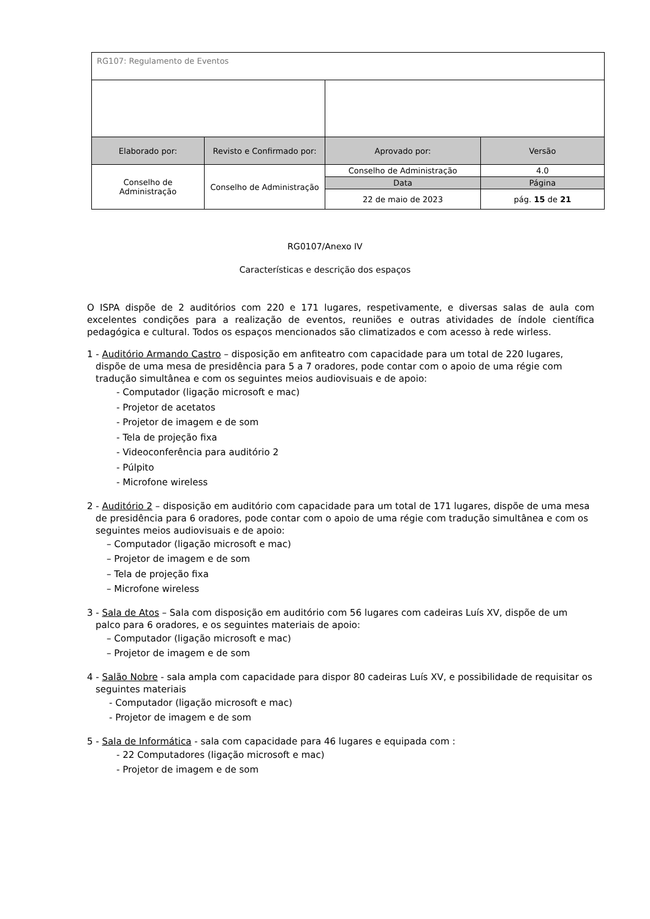| RG107: Regulamento de Eventos | | | |
| Elaborado por: | Revisto e Confirmado por: | Aprovado por: | Versão |
| Conselho de Administração | Conselho de Administração | Conselho de Administração | 4.0 |
| | | Data | Página |
| | | 22 de maio de 2023 | pág. 15 de 21 |
RG0107/Anexo IV
Características e descrição dos espaços
O ISPA dispõe de 2 auditórios com 220 e 171 lugares, respetivamente, e diversas salas de aula com excelentes condições para a realização de eventos, reuniões e outras atividades de índole científica pedagógica e cultural. Todos os espaços mencionados são climatizados e com acesso à rede wirless.
1 - Auditório Armando Castro – disposição em anfiteatro com capacidade para um total de 220 lugares, dispõe de uma mesa de presidência para 5 a 7 oradores, pode contar com o apoio de uma régie com tradução simultânea e com os seguintes meios audiovisuais e de apoio:
- Computador (ligação microsoft e mac)
- Projetor de acetatos
- Projetor de imagem e de som
- Tela de projeção fixa
- Videoconferência para auditório 2
- Púlpito
- Microfone wireless
2 - Auditório 2 – disposição em auditório com capacidade para um total de 171 lugares, dispõe de uma mesa de presidência para 6 oradores, pode contar com o apoio de uma régie com tradução simultânea e com os seguintes meios audiovisuais e de apoio:
– Computador (ligação microsoft e mac)
– Projetor de imagem e de som
– Tela de projeção fixa
– Microfone wireless
3 - Sala de Atos – Sala com disposição em auditório com 56 lugares com cadeiras Luís XV, dispõe de um palco para 6 oradores, e os seguintes materiais de apoio:
– Computador (ligação microsoft e mac)
– Projetor de imagem e de som
4 - Salão Nobre - sala ampla com capacidade para dispor 80 cadeiras Luís XV, e possibilidade de requisitar os seguintes materiais
- Computador (ligação microsoft e mac)
- Projetor de imagem e de som
5 - Sala de Informática - sala com capacidade para 46 lugares e equipada com :
- 22 Computadores (ligação microsoft e mac)
- Projetor de imagem e de som